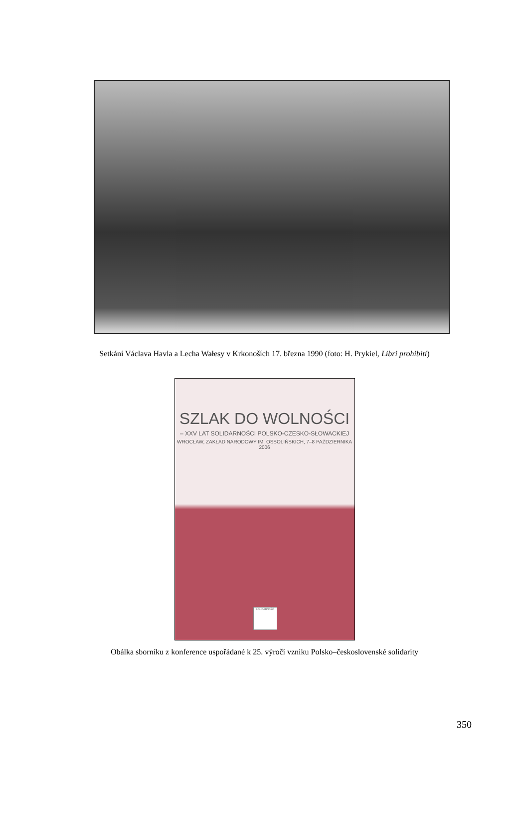Setkání Václava Havla a Lecha Wałesy v Krkonoších 17. března 1990 (foto: H. Prykiel, Libri prohibiti)
SZLAK DO WOLNOŚCI
– XXV LAT SOLIDARNOŚCI POLSKO-CZESKO-SŁOWACKIEJ
WROCŁAW, ZAKŁAD NARODOWY IM. OSSOLIŃSKICH, 7–8 PAŹDZIERNIKA 2006
SOLIDARNOŚĆ
Obálka sborníku z konference uspořádané k 25. výročí vzniku Polsko–československé solidarity
350